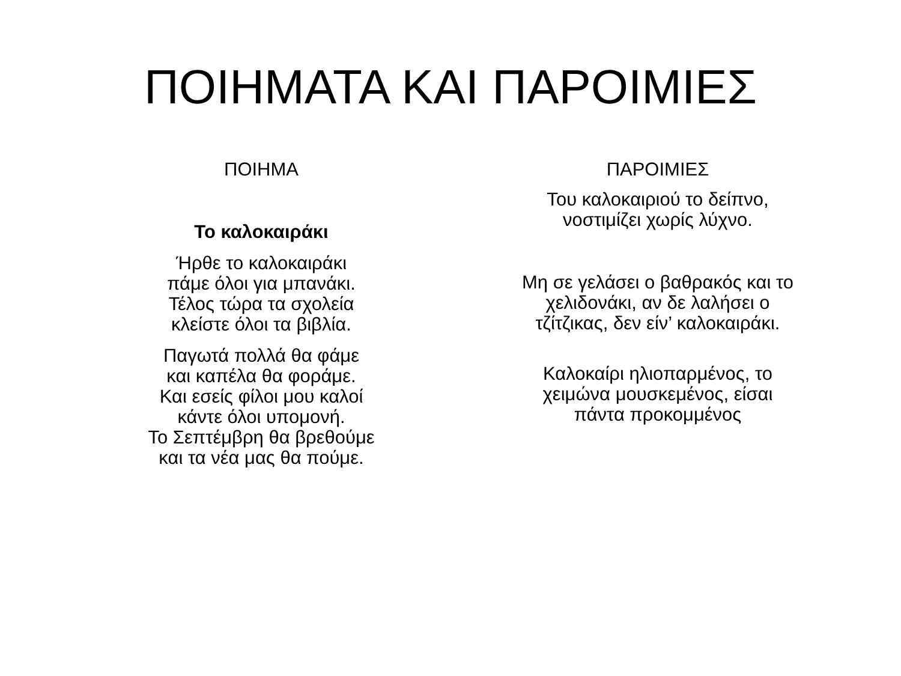ΠΟΙΗΜΑΤΑ ΚΑΙ ΠΑΡΟΙΜΙΕΣ
ΠΟΙΗΜΑ
Το καλοκαιράκι
Ήρθε το καλοκαιράκι
πάμε όλοι για μπανάκι.
Τέλος τώρα τα σχολεία
κλείστε όλοι τα βιβλία.
Παγωτά πολλά θα φάμε
και καπέλα θα φοράμε.
Και εσείς φίλοι μου καλοί
κάντε όλοι υπομονή.
Το Σεπτέμβρη θα βρεθούμε
και τα νέα μας θα πούμε.
ΠΑΡΟΙΜΙΕΣ
Του καλοκαιριού το δείπνο,
νοστιμίζει χωρίς λύχνο.
Μη σε γελάσει ο βαθρακός και το
χελιδονάκι, αν δε λαλήσει ο
τζίτζικας, δεν είν’ καλοκαιράκι.
Καλοκαίρι ηλιοπαρμένος, το
χειμώνα μουσκεμένος, είσαι
πάντα προκομμένος